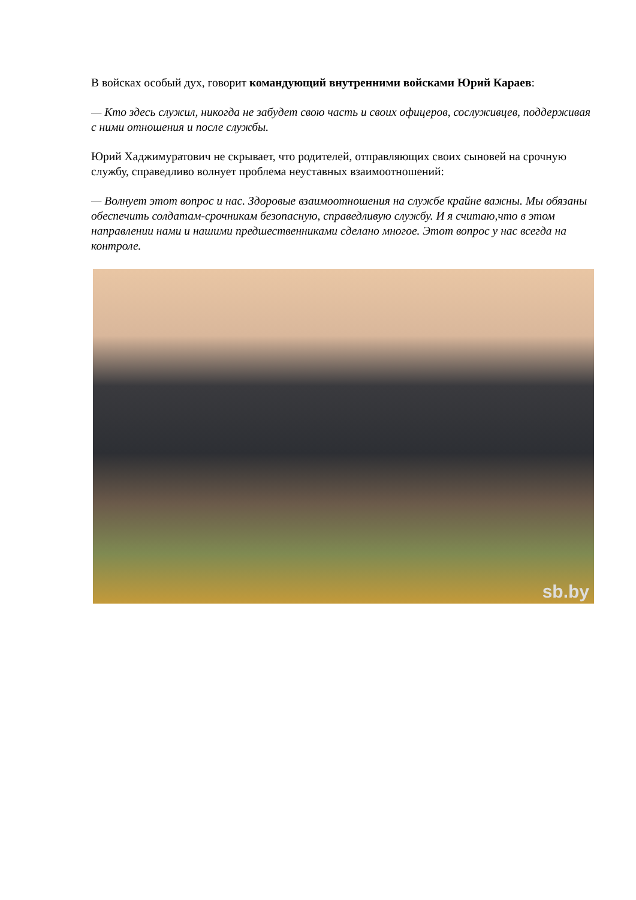В войсках особый дух, говорит командующий внутренними войсками Юрий Караев:
— Кто здесь служил, никогда не забудет свою часть и своих офицеров, сослуживцев, поддерживая с ними отношения и после службы.
Юрий Хаджимуратович не скрывает, что родителей, отправляющих своих сыновей на срочную службу, справедливо волнует проблема неуставных взаимоотношений:
— Волнует этот вопрос и нас. Здоровые взаимоотношения на службе крайне важны. Мы обязаны обеспечить солдатам-срочникам безопасную, справедливую службу. И я считаю,что в этом направлении нами и нашими предшественниками сделано многое. Этот вопрос у нас всегда на контроле.
sb.by